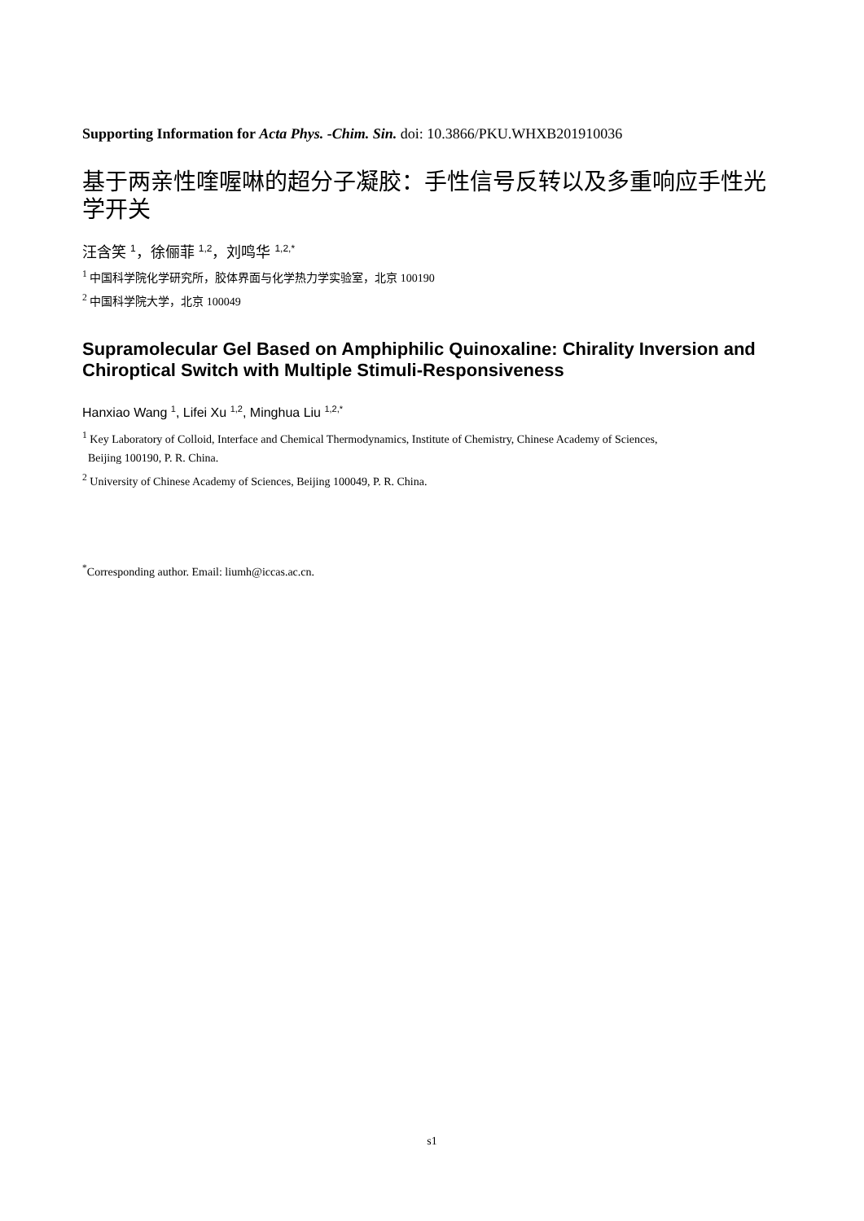Supporting Information for Acta Phys. -Chim. Sin. doi: 10.3866/PKU.WHXB201910036
基于两亲性喹喔啉的超分子凝胶：手性信号反转以及多重响应手性光学开关
汪含笑 <sup>1</sup>，徐俪菲 <sup>1,2</sup>，刘鸣华 <sup>1,2,*</sup>
<sup>1</sup> 中国科学院化学研究所，胶体界面与化学热力学实验室，北京 100190
<sup>2</sup> 中国科学院大学，北京 100049
Supramolecular Gel Based on Amphiphilic Quinoxaline: Chirality Inversion and Chiroptical Switch with Multiple Stimuli-Responsiveness
Hanxiao Wang <sup>1</sup>, Lifei Xu <sup>1,2</sup>, Minghua Liu <sup>1,2,*</sup>
<sup>1</sup> Key Laboratory of Colloid, Interface and Chemical Thermodynamics, Institute of Chemistry, Chinese Academy of Sciences,
Beijing 100190, P. R. China.
<sup>2</sup> University of Chinese Academy of Sciences, Beijing 100049, P. R. China.
<sup>*</sup> Corresponding author. Email: liumh@iccas.ac.cn.
s1